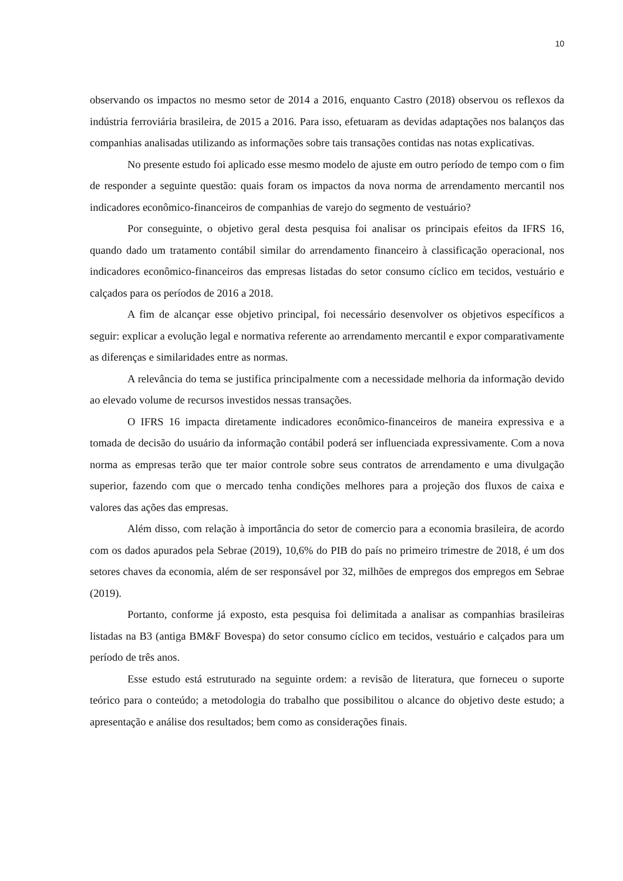10
observando os impactos no mesmo setor de 2014 a 2016, enquanto Castro (2018) observou os reflexos da indústria ferroviária brasileira, de 2015 a 2016. Para isso, efetuaram as devidas adaptações nos balanços das companhias analisadas utilizando as informações sobre tais transações contidas nas notas explicativas.
No presente estudo foi aplicado esse mesmo modelo de ajuste em outro período de tempo com o fim de responder a seguinte questão: quais foram os impactos da nova norma de arrendamento mercantil nos indicadores econômico-financeiros de companhias de varejo do segmento de vestuário?
Por conseguinte, o objetivo geral desta pesquisa foi analisar os principais efeitos da IFRS 16, quando dado um tratamento contábil similar do arrendamento financeiro à classificação operacional, nos indicadores econômico-financeiros das empresas listadas do setor consumo cíclico em tecidos, vestuário e calçados para os períodos de 2016 a 2018.
A fim de alcançar esse objetivo principal, foi necessário desenvolver os objetivos específicos a seguir: explicar a evolução legal e normativa referente ao arrendamento mercantil e expor comparativamente as diferenças e similaridades entre as normas.
A relevância do tema se justifica principalmente com a necessidade melhoria da informação devido ao elevado volume de recursos investidos nessas transações.
O IFRS 16 impacta diretamente indicadores econômico-financeiros de maneira expressiva e a tomada de decisão do usuário da informação contábil poderá ser influenciada expressivamente. Com a nova norma as empresas terão que ter maior controle sobre seus contratos de arrendamento e uma divulgação superior, fazendo com que o mercado tenha condições melhores para a projeção dos fluxos de caixa e valores das ações das empresas.
Além disso, com relação à importância do setor de comercio para a economia brasileira, de acordo com os dados apurados pela Sebrae (2019), 10,6% do PIB do país no primeiro trimestre de 2018, é um dos setores chaves da economia, além de ser responsável por 32, milhões de empregos dos empregos em Sebrae (2019).
Portanto, conforme já exposto, esta pesquisa foi delimitada a analisar as companhias brasileiras listadas na B3 (antiga BM&F Bovespa) do setor consumo cíclico em tecidos, vestuário e calçados para um período de três anos.
Esse estudo está estruturado na seguinte ordem: a revisão de literatura, que forneceu o suporte teórico para o conteúdo; a metodologia do trabalho que possibilitou o alcance do objetivo deste estudo; a apresentação e análise dos resultados; bem como as considerações finais.